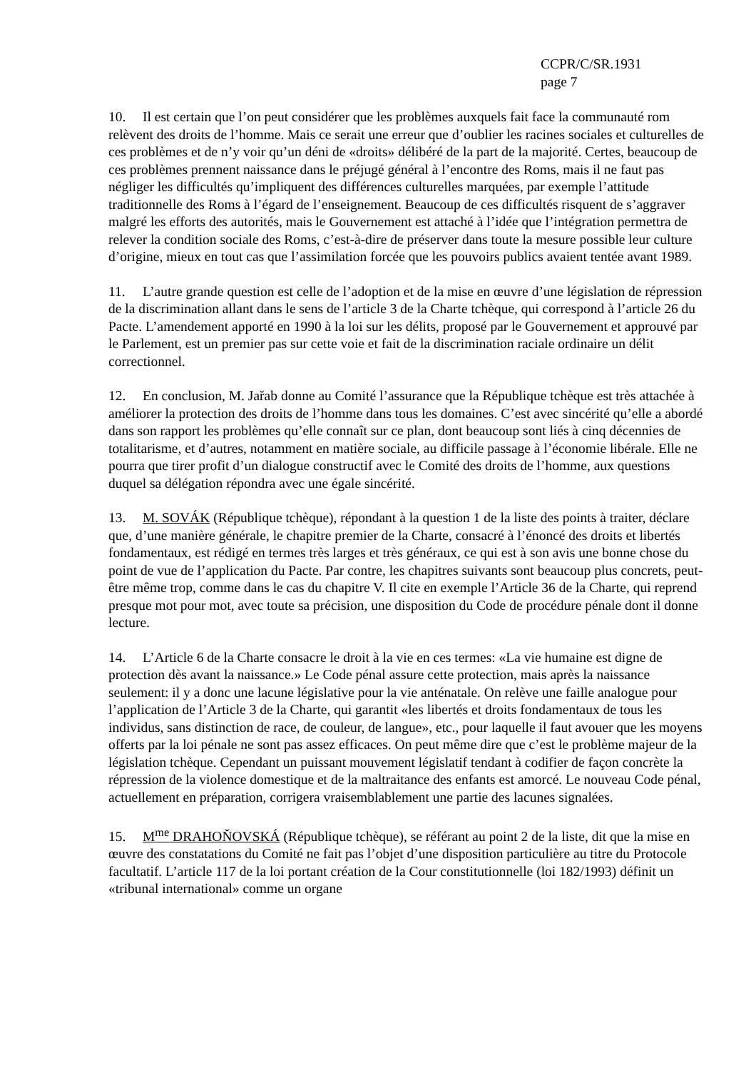CCPR/C/SR.1931
page 7
10. Il est certain que l’on peut considérer que les problèmes auxquels fait face la communauté rom relèvent des droits de l’homme. Mais ce serait une erreur que d’oublier les racines sociales et culturelles de ces problèmes et de n’y voir qu’un déni de «droits» délibéré de la part de la majorité. Certes, beaucoup de ces problèmes prennent naissance dans le préjugé général à l’encontre des Roms, mais il ne faut pas négliger les difficultés qu’impliquent des différences culturelles marquées, par exemple l’attitude traditionnelle des Roms à l’égard de l’enseignement. Beaucoup de ces difficultés risquent de s’aggraver malgré les efforts des autorités, mais le Gouvernement est attaché à l’idée que l’intégration permettra de relever la condition sociale des Roms, c’est-à-dire de préserver dans toute la mesure possible leur culture d’origine, mieux en tout cas que l’assimilation forcée que les pouvoirs publics avaient tentée avant 1989.
11. L’autre grande question est celle de l’adoption et de la mise en œuvre d’une législation de répression de la discrimination allant dans le sens de l’article 3 de la Charte tchèque, qui correspond à l’article 26 du Pacte. L’amendement apporté en 1990 à la loi sur les délits, proposé par le Gouvernement et approuvé par le Parlement, est un premier pas sur cette voie et fait de la discrimination raciale ordinaire un délit correctionnel.
12. En conclusion, M. Jařab donne au Comité l’assurance que la République tchèque est très attachée à améliorer la protection des droits de l’homme dans tous les domaines. C’est avec sincérité qu’elle a abordé dans son rapport les problèmes qu’elle connaît sur ce plan, dont beaucoup sont liés à cinq décennies de totalitarisme, et d’autres, notamment en matière sociale, au difficile passage à l’économie libérale. Elle ne pourra que tirer profit d’un dialogue constructif avec le Comité des droits de l’homme, aux questions duquel sa délégation répondra avec une égale sincérité.
13. M. SOVÁK (République tchèque), répondant à la question 1 de la liste des points à traiter, déclare que, d’une manière générale, le chapitre premier de la Charte, consacré à l’énoncé des droits et libertés fondamentaux, est rédigé en termes très larges et très généraux, ce qui est à son avis une bonne chose du point de vue de l’application du Pacte. Par contre, les chapitres suivants sont beaucoup plus concrets, peut-être même trop, comme dans le cas du chapitre V. Il cite en exemple l’Article 36 de la Charte, qui reprend presque mot pour mot, avec toute sa précision, une disposition du Code de procédure pénale dont il donne lecture.
14. L’Article 6 de la Charte consacre le droit à la vie en ces termes: «La vie humaine est digne de protection dès avant la naissance.» Le Code pénal assure cette protection, mais après la naissance seulement: il y a donc une lacune législative pour la vie anténatale. On relève une faille analogue pour l’application de l’Article 3 de la Charte, qui garantit «les libertés et droits fondamentaux de tous les individus, sans distinction de race, de couleur, de langue», etc., pour laquelle il faut avouer que les moyens offerts par la loi pénale ne sont pas assez efficaces. On peut même dire que c’est le problème majeur de la législation tchèque. Cependant un puissant mouvement législatif tendant à codifier de façon concrète la répression de la violence domestique et de la maltraitance des enfants est amorcé. Le nouveau Code pénal, actuellement en préparation, corrigera vraisemblablement une partie des lacunes signalées.
15. M<sup>me</sup> DRAHOŇOVSKÁ (République tchèque), se référant au point 2 de la liste, dit que la mise en œuvre des constatations du Comité ne fait pas l’objet d’une disposition particulière au titre du Protocole facultatif. L’article 117 de la loi portant création de la Cour constitutionnelle (loi 182/1993) définit un «tribunal international» comme un organe